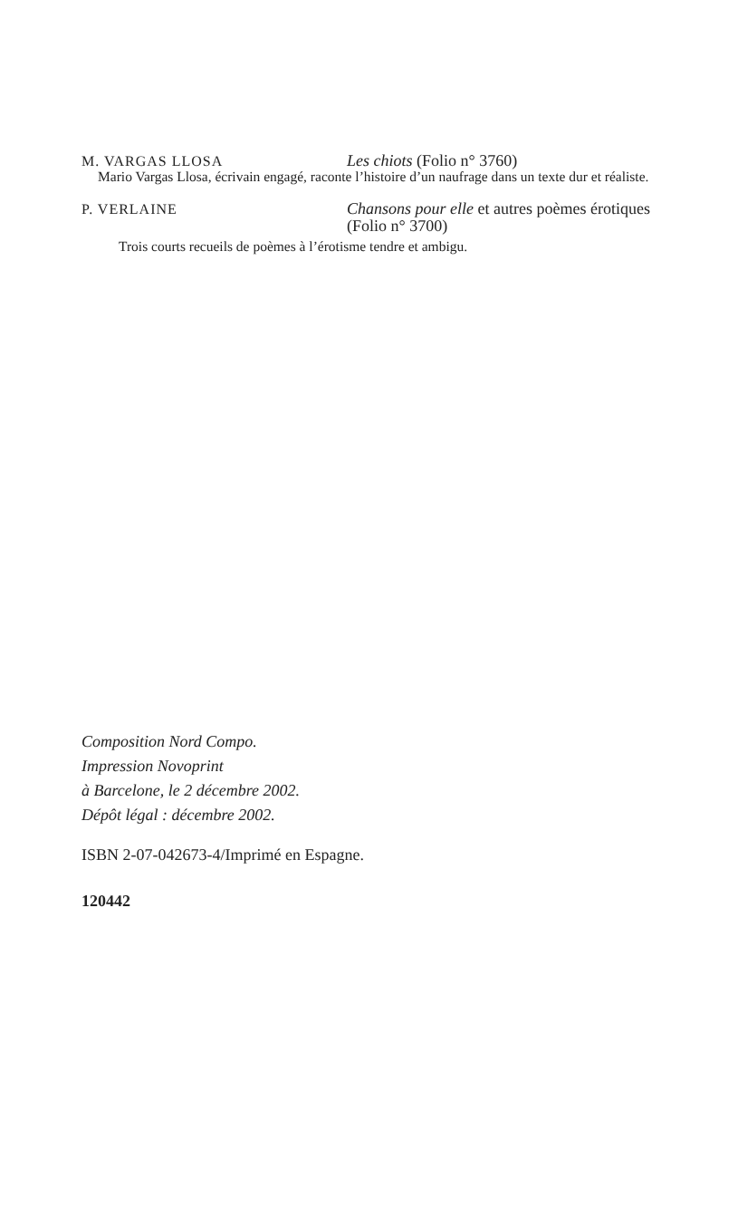M. VARGAS LLOSA Les chiots (Folio n° 3760)
Mario Vargas Llosa, écrivain engagé, raconte l’histoire d’un naufrage dans un texte dur et réaliste.
P. VERLAINE Chansons pour elle et autres poèmes érotiques (Folio n° 3700)
Trois courts recueils de poèmes à l’érotisme tendre et ambigu.
Composition Nord Compo.
Impression Novoprint
à Barcelone, le 2 décembre 2002.
Dépôt légal : décembre 2002.
ISBN 2-07-042673-4/Imprimé en Espagne.
120442